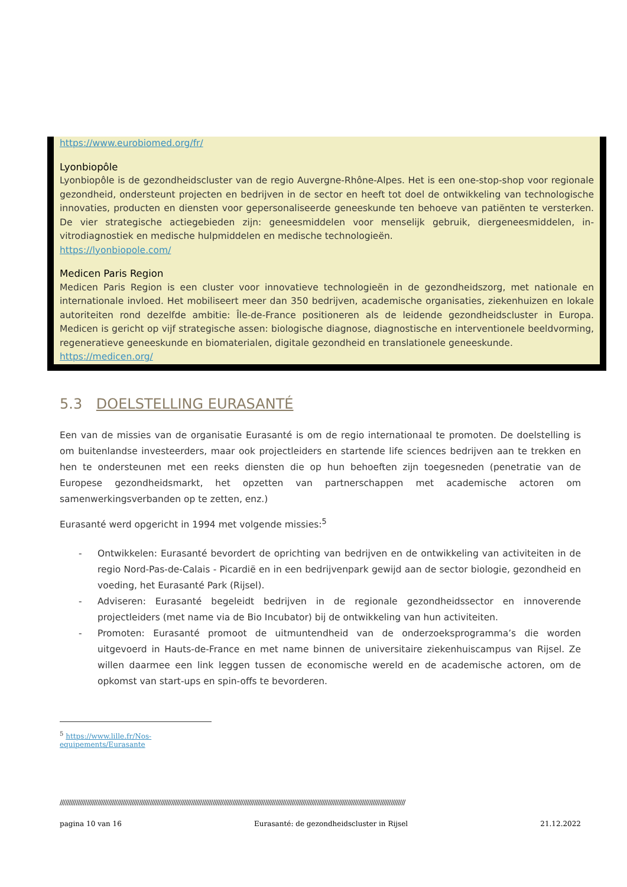https://www.eurobiomed.org/fr/
Lyonbiopôle
Lyonbiopôle is de gezondheidscluster van de regio Auvergne-Rhône-Alpes. Het is een one-stop-shop voor regionale gezondheid, ondersteunt projecten en bedrijven in de sector en heeft tot doel de ontwikkeling van technologische innovaties, producten en diensten voor gepersonaliseerde geneeskunde ten behoeve van patiënten te versterken. De vier strategische actiegebieden zijn: geneesmiddelen voor menselijk gebruik, diergeneesmiddelen, in-vitrodiagnostiek en medische hulpmiddelen en medische technologieën.
https://lyonbiopole.com/
Medicen Paris Region
Medicen Paris Region is een cluster voor innovatieve technologieën in de gezondheidszorg, met nationale en internationale invloed. Het mobiliseert meer dan 350 bedrijven, academische organisaties, ziekenhuizen en lokale autoriteiten rond dezelfde ambitie: Île-de-France positioneren als de leidende gezondheidscluster in Europa. Medicen is gericht op vijf strategische assen: biologische diagnose, diagnostische en interventionele beeldvorming, regeneratieve geneeskunde en biomaterialen, digitale gezondheid en translationele geneeskunde.
https://medicen.org/
5.3 DOELSTELLING EURASANTÉ
Een van de missies van de organisatie Eurasanté is om de regio internationaal te promoten. De doelstelling is om buitenlandse investeerders, maar ook projectleiders en startende life sciences bedrijven aan te trekken en hen te ondersteunen met een reeks diensten die op hun behoeften zijn toegesneden (penetratie van de Europese gezondheidsmarkt, het opzetten van partnerschappen met academische actoren om samenwerkingsverbanden op te zetten, enz.)
Eurasanté werd opgericht in 1994 met volgende missies:<sup>5</sup>
- Ontwikkelen: Eurasanté bevordert de oprichting van bedrijven en de ontwikkeling van activiteiten in de regio Nord-Pas-de-Calais - Picardië en in een bedrijvenpark gewijd aan de sector biologie, gezondheid en voeding, het Eurasanté Park (Rijsel).
- Adviseren: Eurasanté begeleidt bedrijven in de regionale gezondheidssector en innoverende projectleiders (met name via de Bio Incubator) bij de ontwikkeling van hun activiteiten.
- Promoten: Eurasanté promoot de uitmuntendheid van de onderzoeksprogramma’s die worden uitgevoerd in Hauts-de-France en met name binnen de universitaire ziekenhuiscampus van Rijsel. Ze willen daarmee een link leggen tussen de economische wereld en de academische actoren, om de opkomst van start-ups en spin-offs te bevorderen.
<sup>5</sup> https://www.lille.fr/Nos-equipements/Eurasante
////////////////////////////////////////////////////////////////////////////////////////////////////////////////////////////////////////////////////////////////////////////////////////////////
pagina 10 van 16 Eurasanté: de gezondheidscluster in Rijsel 21.12.2022